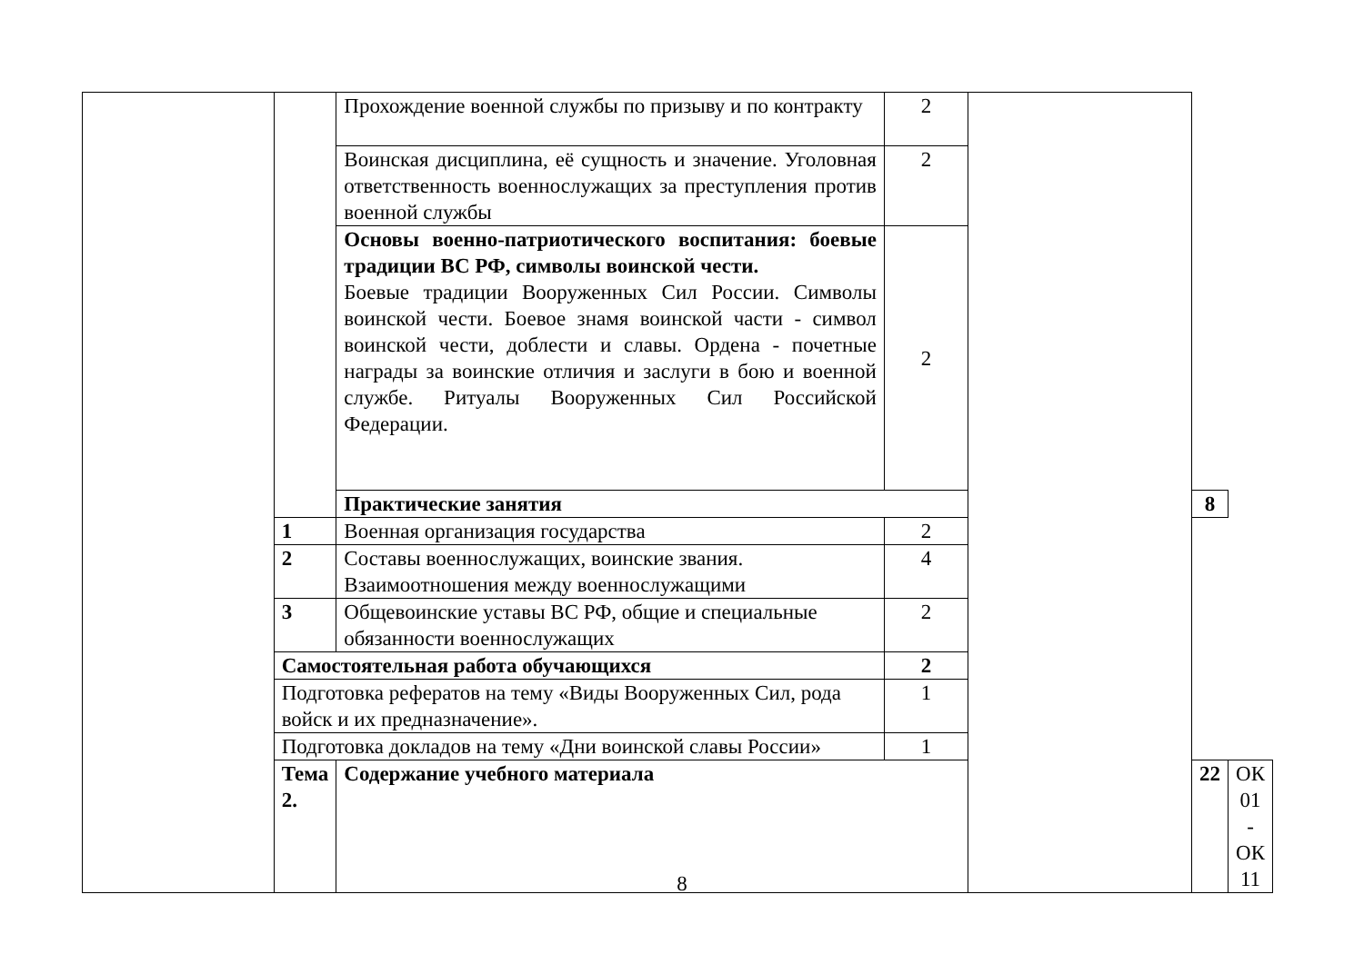| | | Прохождение военной службы по призыву и по контракту | 2 | | | |
| | | Воинская дисциплина, её сущность и значение. Уголовная ответственность военнослужащих за преступления против военной службы | 2 | | | |
| | | Основы военно-патриотического воспитания: боевые традиции ВС РФ, символы воинской чести. Боевые традиции Вооруженных Сил России. Символы воинской чести. Боевое знамя воинской части - символ воинской чести, доблести и славы. Ордена - почетные награды за воинские отличия и заслуги в бою и военной службе. Ритуалы Вооруженных Сил Российской Федерации. | 2 | | | |
| | | Практические занятия | | | 8 | |
| | 1 | Военная организация государства | 2 | | | |
| | 2 | Составы военнослужащих, воинские звания. Взаимоотношения между военнослужащими | 4 | | | |
| | 3 | Общевоинские уставы ВС РФ, общие и специальные обязанности военнослужащих | 2 | | | |
| | Самостоятельная работа обучающихся | | 2 | | | |
| | Подготовка рефератов на тему «Виды Вооруженных Сил, рода войск и их предназначение». | | 1 | | | |
| | Подготовка докладов на тему «Дни воинской славы России» | | 1 | | | |
| | Тема 2. | Содержание учебного материала | | | 22 | ОК 01 - ОК 11 |
8